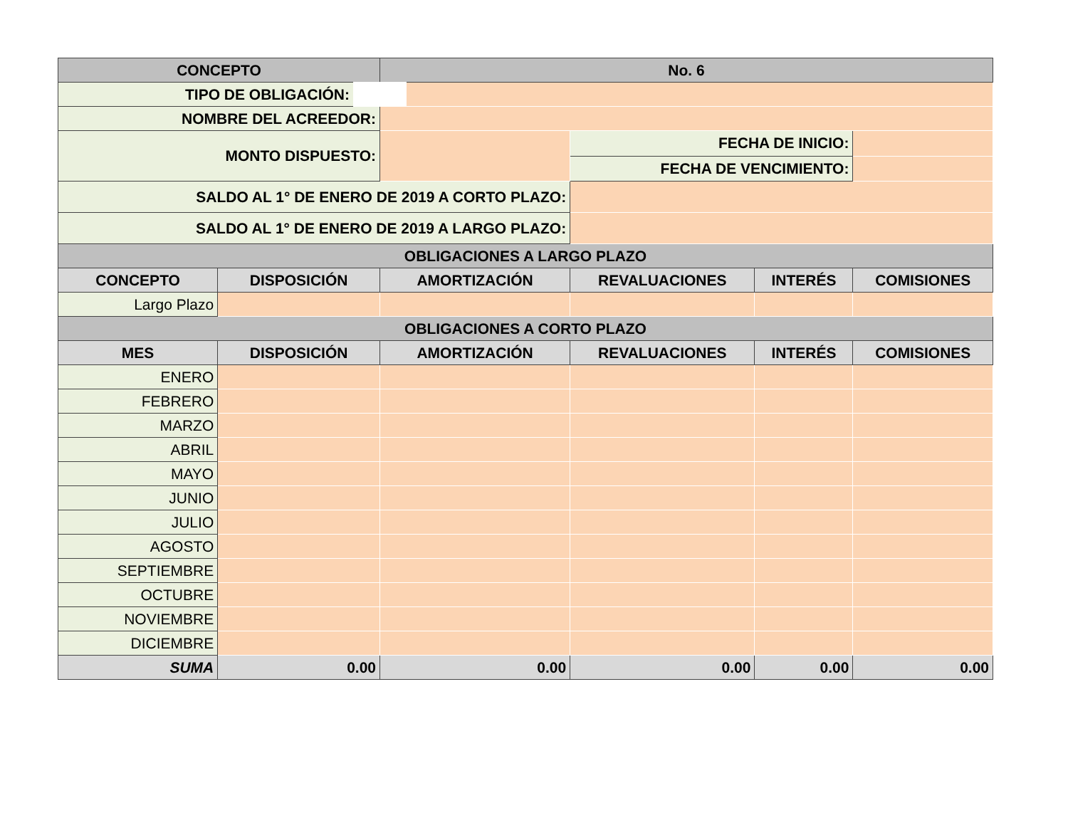| CONCEPTO | | No. 6 | | | |
| --- | --- | --- | --- | --- | --- |
| TIPO DE OBLIGACIÓN: | | | | | |
| NOMBRE DEL ACREEDOR: | | | | | |
| MONTO DISPUESTO: | | | FECHA DE INICIO: | | |
| | | | FECHA DE VENCIMIENTO: | | |
| SALDO AL 1° DE ENERO DE 2019 A CORTO PLAZO: | | | | | |
| SALDO AL 1° DE ENERO DE 2019 A LARGO PLAZO: | | | | | |
| OBLIGACIONES A LARGO PLAZO | | | | | |
| CONCEPTO | DISPOSICIÓN | AMORTIZACIÓN | REVALUACIONES | INTERÉS | COMISIONES |
| Largo Plazo | | | | | |
| OBLIGACIONES A CORTO PLAZO | | | | | |
| MES | DISPOSICIÓN | AMORTIZACIÓN | REVALUACIONES | INTERÉS | COMISIONES |
| ENERO | | | | | |
| FEBRERO | | | | | |
| MARZO | | | | | |
| ABRIL | | | | | |
| MAYO | | | | | |
| JUNIO | | | | | |
| JULIO | | | | | |
| AGOSTO | | | | | |
| SEPTIEMBRE | | | | | |
| OCTUBRE | | | | | |
| NOVIEMBRE | | | | | |
| DICIEMBRE | | | | | |
| SUMA | 0.00 | 0.00 | 0.00 | 0.00 | 0.00 |